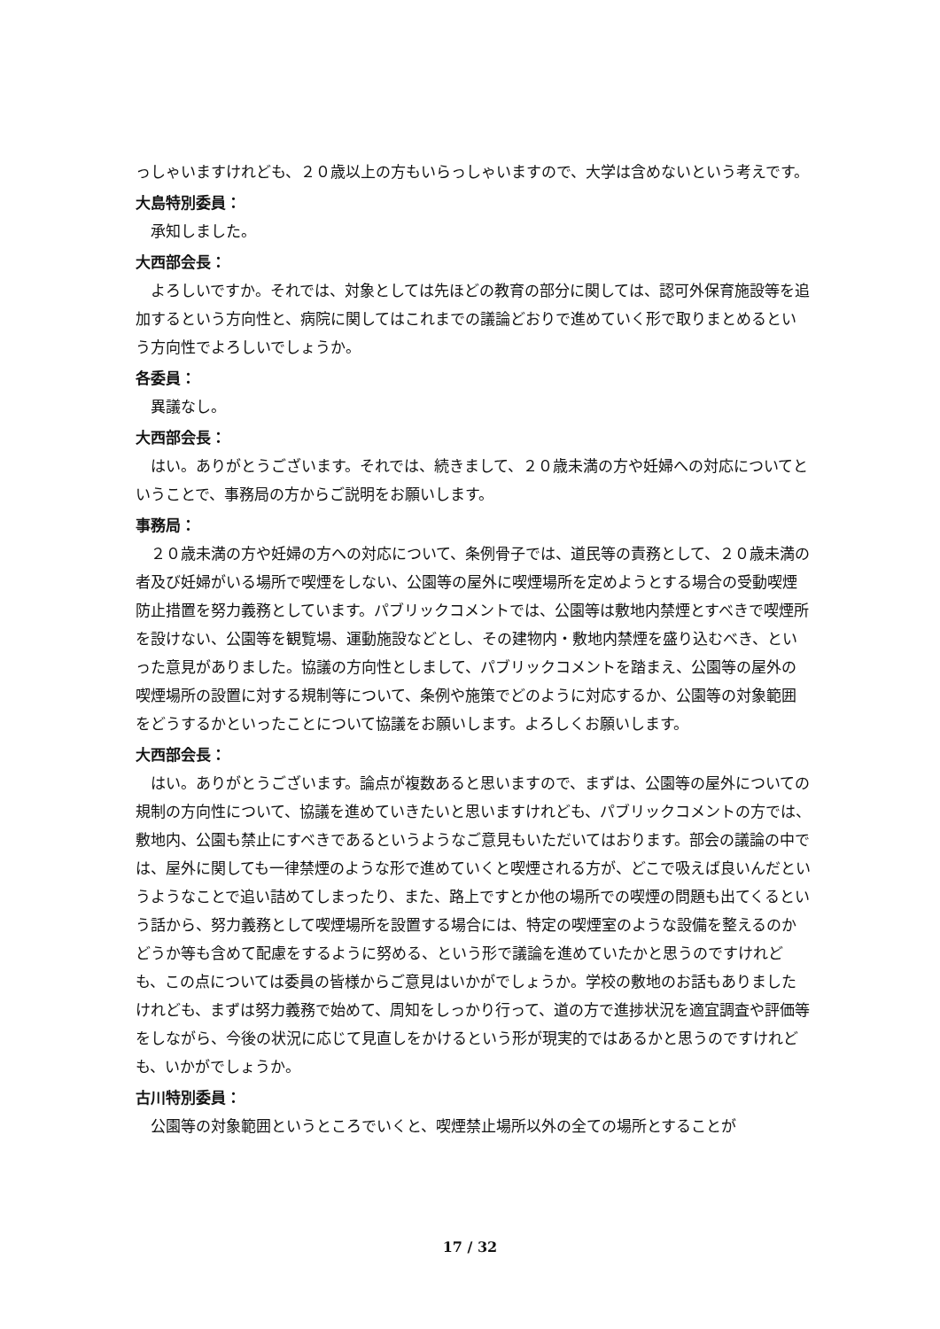っしゃいますけれども、２０歳以上の方もいらっしゃいますので、大学は含めないという考えです。
大島特別委員：
承知しました。
大西部会長：
よろしいですか。それでは、対象としては先ほどの教育の部分に関しては、認可外保育施設等を追加するという方向性と、病院に関してはこれまでの議論どおりで進めていく形で取りまとめるという方向性でよろしいでしょうか。
各委員：
異議なし。
大西部会長：
はい。ありがとうございます。それでは、続きまして、２０歳未満の方や妊婦への対応についてということで、事務局の方からご説明をお願いします。
事務局：
２０歳未満の方や妊婦の方への対応について、条例骨子では、道民等の責務として、２０歳未満の者及び妊婦がいる場所で喫煙をしない、公園等の屋外に喫煙場所を定めようとする場合の受動喫煙防止措置を努力義務としています。パブリックコメントでは、公園等は敷地内禁煙とすべきで喫煙所を設けない、公園等を観覧場、運動施設などとし、その建物内・敷地内禁煙を盛り込むべき、といった意見がありました。協議の方向性としまして、パブリックコメントを踏まえ、公園等の屋外の喫煙場所の設置に対する規制等について、条例や施策でどのように対応するか、公園等の対象範囲をどうするかといったことについて協議をお願いします。よろしくお願いします。
大西部会長：
はい。ありがとうございます。論点が複数あると思いますので、まずは、公園等の屋外についての規制の方向性について、協議を進めていきたいと思いますけれども、パブリックコメントの方では、敷地内、公園も禁止にすべきであるというようなご意見もいただいてはおります。部会の議論の中では、屋外に関しても一律禁煙のような形で進めていくと喫煙される方が、どこで吸えば良いんだというようなことで追い詰めてしまったり、また、路上ですとか他の場所での喫煙の問題も出てくるという話から、努力義務として喫煙場所を設置する場合には、特定の喫煙室のような設備を整えるのかどうか等も含めて配慮をするように努める、という形で議論を進めていたかと思うのですけれども、この点については委員の皆様からご意見はいかがでしょうか。学校の敷地のお話もありましたけれども、まずは努力義務で始めて、周知をしっかり行って、道の方で進捗状況を適宜調査や評価等をしながら、今後の状況に応じて見直しをかけるという形が現実的ではあるかと思うのですけれども、いかがでしょうか。
古川特別委員：
公園等の対象範囲というところでいくと、喫煙禁止場所以外の全ての場所とすることが
17 / 32